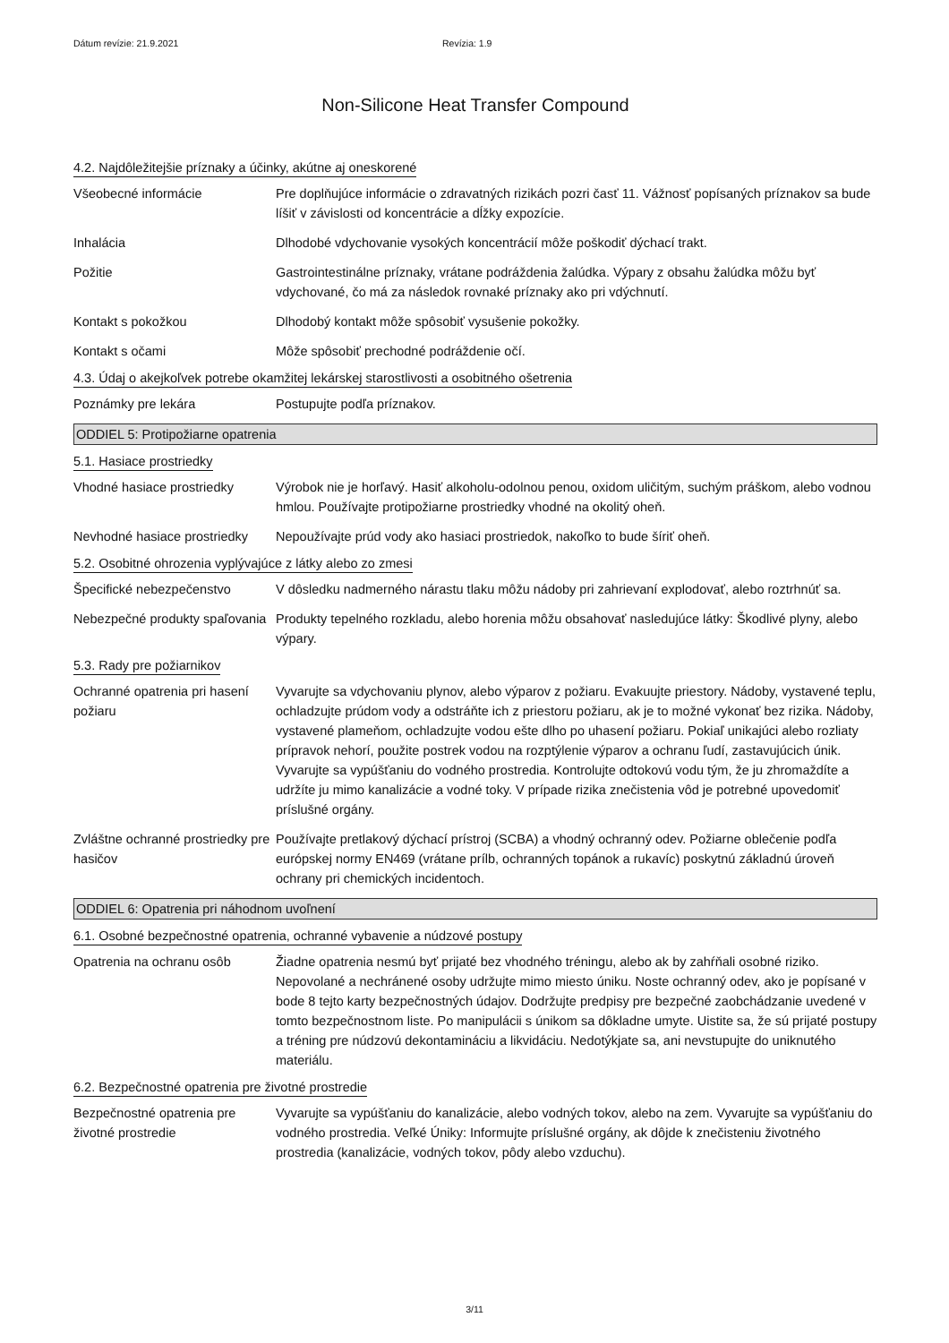Dátum revízie: 21.9.2021 Revízia: 1.9
Non-Silicone Heat Transfer Compound
4.2. Najdôležitejšie príznaky a účinky, akútne aj oneskorené
Všeobecné informácie Pre doplňujúce informácie o zdravatných rizikách pozri časť 11. Vážnosť popísaných príznakov sa bude líšiť v závislosti od koncentrácie a dĺžky expozície.
Inhalácia Dlhodobé vdychovanie vysokých koncentrácií môže poškodiť dýchací trakt.
Požitie Gastrointestinálne príznaky, vrátane podráždenia žalúdka. Výpary z obsahu žalúdka môžu byť vdychované, čo má za následok rovnaké príznaky ako pri vdýchnutí.
Kontakt s pokožkou Dlhodobý kontakt môže spôsobiť vysušenie pokožky.
Kontakt s očami Môže spôsobiť prechodné podráždenie očí.
4.3. Údaj o akejkoľvek potrebe okamžitej lekárskej starostlivosti a osobitného ošetrenia
Poznámky pre lekára Postupujte podľa príznakov.
ODDIEL 5: Protipožiarne opatrenia
5.1. Hasiace prostriedky
Vhodné hasiace prostriedky
Výrobok nie je horľavý. Hasiť alkoholu-odolnou penou, oxidom uličitým, suchým práškom, alebo vodnou hmlou. Používajte protipožiarne prostriedky vhodné na okolitý oheň.
Nevhodné hasiace prostriedky
Nepoužívajte prúd vody ako hasiaci prostriedok, nakoľko to bude šíriť oheň.
5.2. Osobitné ohrozenia vyplývajúce z látky alebo zo zmesi
Špecifické nebezpečenstvo V dôsledku nadmerného nárastu tlaku môžu nádoby pri zahrievaní explodovať, alebo roztrhnúť sa.
Nebezpečné produkty spaľovania
Produkty tepelného rozkladu, alebo horenia môžu obsahovať nasledujúce látky: Škodlivé plyny, alebo výpary.
5.3. Rady pre požiarnikov
Ochranné opatrenia pri hasení požiaru
Vyvarujte sa vdychovaniu plynov, alebo výparov z požiaru. Evakuujte priestory. Nádoby, vystavené teplu, ochladzujte prúdom vody a odstráňte ich z priestoru požiaru, ak je to možné vykonať bez rizika. Nádoby, vystavené plameňom, ochladzujte vodou ešte dlho po uhasení požiaru. Pokiaľ unikajúci alebo rozliaty prípravok nehorí, použite postrek vodou na rozptýlenie výparov a ochranu ľudí, zastavujúcich únik. Vyvarujte sa vypúšťaniu do vodného prostredia. Kontrolujte odtokovú vodu tým, že ju zhromaždíte a udržíte ju mimo kanalizácie a vodné toky. V prípade rizika znečistenia vôd je potrebné upovedomiť príslušné orgány.
Zvláštne ochranné prostriedky pre hasičov
Používajte pretlakový dýchací prístroj (SCBA) a vhodný ochranný odev. Požiarne oblečenie podľa európskej normy EN469 (vrátane prílb, ochranných topánok a rukavíc) poskytnú základnú úroveň ochrany pri chemických incidentoch.
ODDIEL 6: Opatrenia pri náhodnom uvoľnení
6.1. Osobné bezpečnostné opatrenia, ochranné vybavenie a núdzové postupy
Opatrenia na ochranu osôb Žiadne opatrenia nesmú byť prijaté bez vhodného tréningu, alebo ak by zahŕňali osobné riziko. Nepovolané a nechránené osoby udržujte mimo miesto úniku. Noste ochranný odev, ako je popísané v bode 8 tejto karty bezpečnostných údajov. Dodržujte predpisy pre bezpečné zaobchádzanie uvedené v tomto bezpečnostnom liste. Po manipulácii s únikom sa dôkladne umyte. Uistite sa, že sú prijaté postupy a tréning pre núdzovú dekontamináciu a likvidáciu. Nedotýkjate sa, ani nevstupujte do uniknutého materiálu.
6.2. Bezpečnostné opatrenia pre životné prostredie
Bezpečnostné opatrenia pre životné prostredie
Vyvarujte sa vypúšťaniu do kanalizácie, alebo vodných tokov, alebo na zem. Vyvarujte sa vypúšťaniu do vodného prostredia. Veľké Úniky: Informujte príslušné orgány, ak dôjde k znečisteniu životného prostredia (kanalizácie, vodných tokov, pôdy alebo vzduchu).
3/11